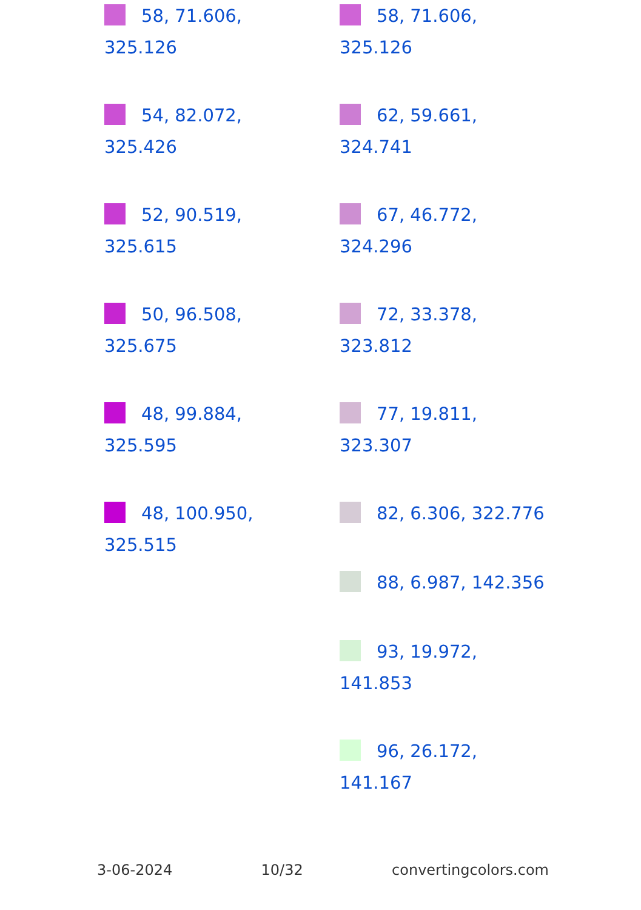58, 71.606, 325.126
54, 82.072, 325.426
52, 90.519, 325.615
50, 96.508, 325.675
48, 99.884, 325.595
48, 100.950, 325.515
58, 71.606, 325.126
62, 59.661, 324.741
67, 46.772, 324.296
72, 33.378, 323.812
77, 19.811, 323.307
82, 6.306, 322.776
88, 6.987, 142.356
93, 19.972, 141.853
96, 26.172, 141.167
3-06-2024 10/32 convertingcolors.com